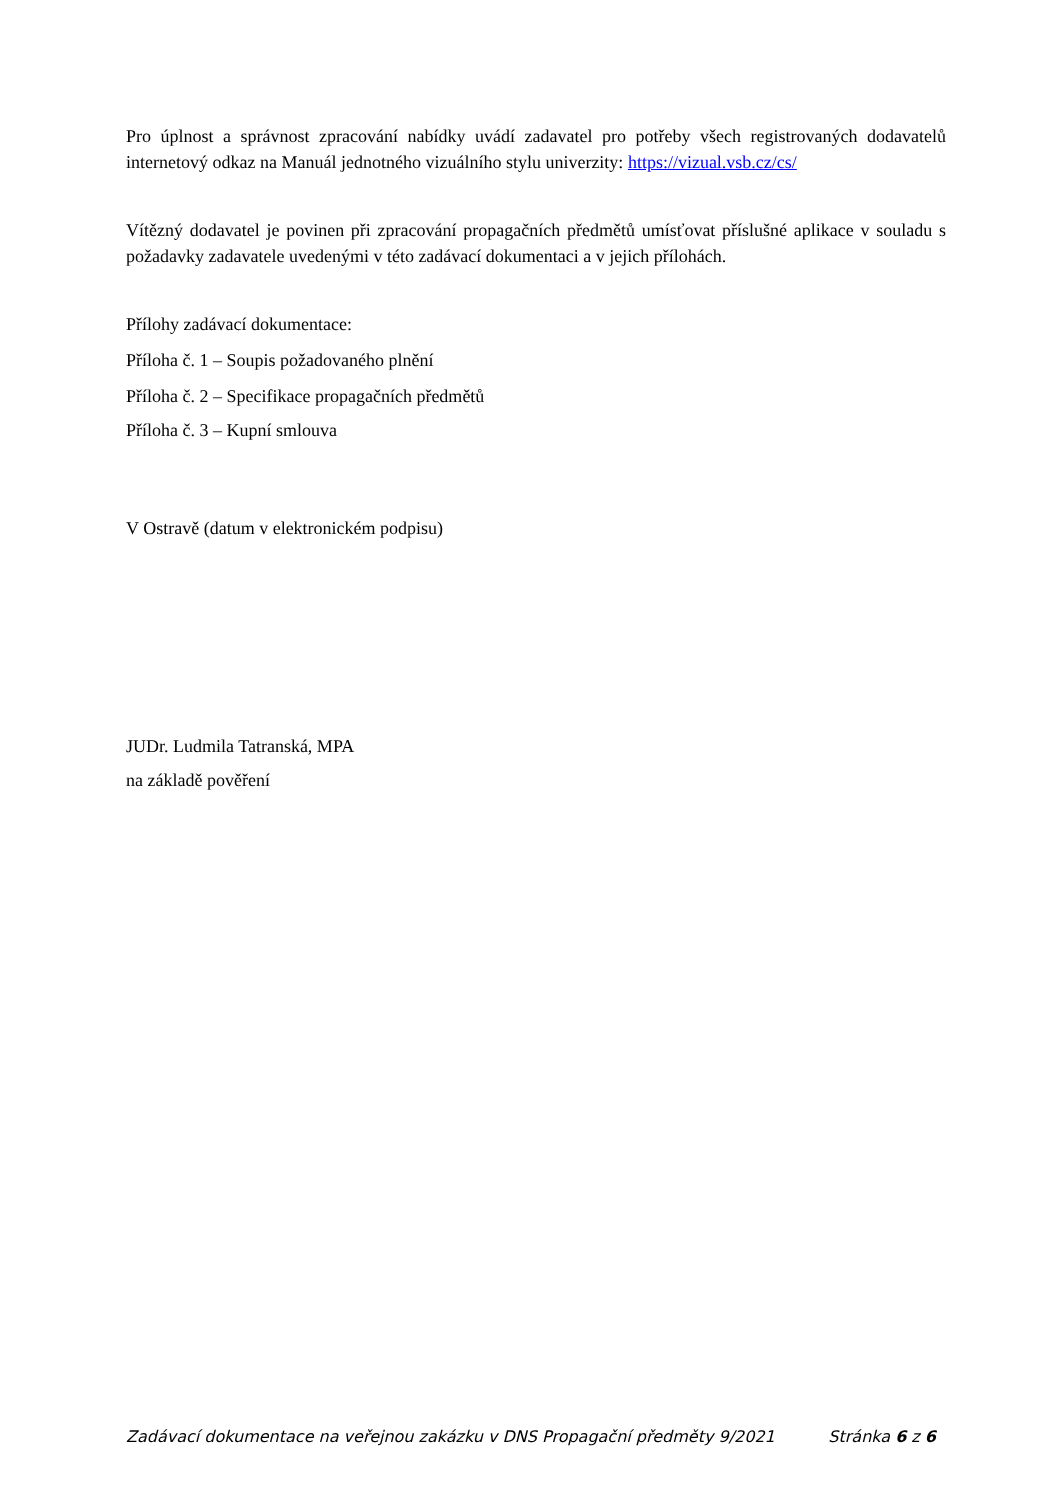Pro úplnost a správnost zpracování nabídky uvádí zadavatel pro potřeby všech registrovaných dodavatelů internetový odkaz na Manuál jednotného vizuálního stylu univerzity: https://vizual.vsb.cz/cs/
Vítězný dodavatel je povinen při zpracování propagačních předmětů umísťovat příslušné aplikace v souladu s požadavky zadavatele uvedenými v této zadávací dokumentaci a v jejich přílohách.
Přílohy zadávací dokumentace:
Příloha č. 1 – Soupis požadovaného plnění
Příloha č. 2 – Specifikace propagačních předmětů
Příloha č. 3 – Kupní smlouva
V Ostravě (datum v elektronickém podpisu)
JUDr. Ludmila Tatranská, MPA
na základě pověření
Zadávací dokumentace na veřejnou zakázku v DNS Propagační předměty 9/2021 Stránka 6 z 6